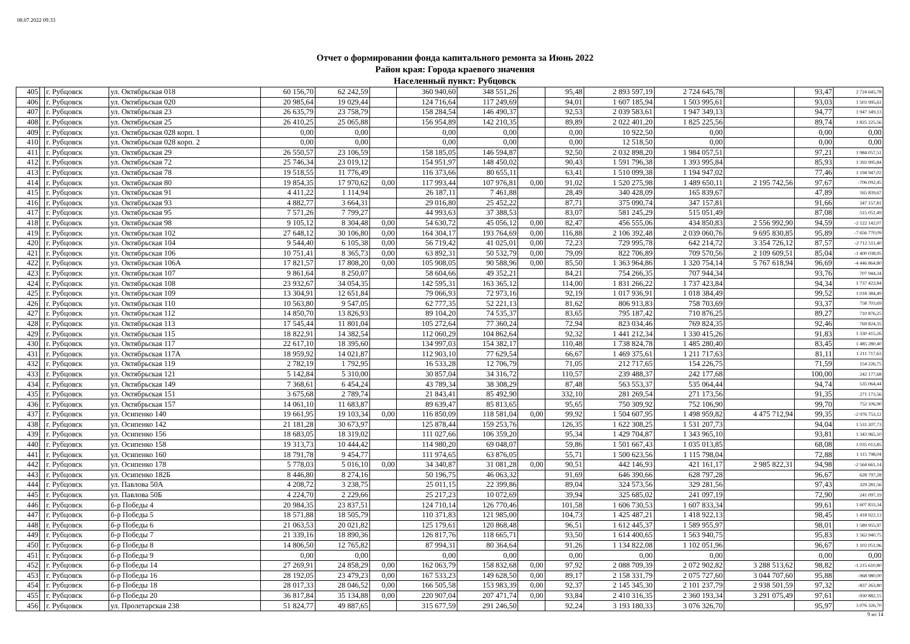08.07.2022 09:33
Отчет о формировании фонда капитального ремонта за Июнь 2022
Район края: Города краевого значения
Населенный пункт: Рубцовск
| 405 | | г. Рубцовск | ул. Октябрьская 018 | 60 156,70 | 62 242,59 | | 360 940,60 | 348 551,26 | | 95,48 | 2 893 597,19 | 2 724 645,78 | | 93,47 | 2 724 645,78 |
| 406 | | г. Рубцовск | ул. Октябрьская 020 | 20 985,64 | 19 029,44 | | 124 716,64 | 117 249,69 | | 94,01 | 1 607 185,94 | 1 503 995,61 | | 93,03 | 1 503 995,61 |
| 407 | | г. Рубцовск | ул. Октябрьская 23 | 26 635,79 | 23 758,79 | | 158 284,54 | 146 490,37 | | 92,53 | 2 039 583,61 | 1 947 349,13 | | 94,77 | 1 947 349,13 |
| 408 | | г. Рубцовск | ул. Октябрьская 25 | 26 410,25 | 25 065,88 | | 156 954,89 | 142 210,35 | | 89,89 | 2 022 401,20 | 1 825 225,56 | | 89,74 | 1 825 225,56 |
| 409 | | г. Рубцовск | ул. Октябрьская 028 корп. 1 | 0,00 | 0,00 | | 0,00 | 0,00 | | 0,00 | 10 922,50 | 0,00 | | 0,00 | 0,00 |
| 410 | | г. Рубцовск | ул. Октябрьская 028 корп. 2 | 0,00 | 0,00 | | 0,00 | 0,00 | | 0,00 | 12 518,50 | 0,00 | | 0,00 | 0,00 |
| 411 | | г. Рубцовск | ул. Октябрьская 29 | 26 550,57 | 23 106,59 | | 158 185,05 | 146 594,87 | | 92,50 | 2 032 898,20 | 1 984 057,51 | | 97,21 | 1 984 057,51 |
| 412 | | г. Рубцовск | ул. Октябрьская 72 | 25 746,34 | 23 019,12 | | 154 951,97 | 148 450,02 | | 90,43 | 1 591 796,38 | 1 393 995,84 | | 85,93 | 1 393 995,84 |
| 413 | | г. Рубцовск | ул. Октябрьская 78 | 19 518,55 | 11 776,49 | | 116 373,66 | 80 655,11 | | 63,41 | 1 510 099,38 | 1 194 947,02 | | 77,46 | 1 194 947,02 |
| 414 | | г. Рубцовск | ул. Октябрьская 80 | 19 854,35 | 17 970,62 | 0,00 | 117 993,44 | 107 976,81 | 0,00 | 91,02 | 1 520 275,98 | 1 489 650,11 | 2 195 742,56 | 97,67 | -706 092,45 |
| 415 | | г. Рубцовск | ул. Октябрьская 91 | 4 411,22 | 1 114,94 | | 26 187,11 | 7 461,88 | | 28,49 | 340 428,09 | 165 839,67 | | 47,89 | 165 839,67 |
| 416 | | г. Рубцовск | ул. Октябрьская 93 | 4 882,77 | 3 664,31 | | 29 016,80 | 25 452,22 | | 87,71 | 375 090,74 | 347 157,81 | | 91,66 | 347 157,81 |
| 417 | | г. Рубцовск | ул. Октябрьская 95 | 7 571,26 | 7 799,27 | | 44 993,63 | 37 388,53 | | 83,07 | 581 245,29 | 515 051,49 | | 87,08 | 515 051,49 |
| 418 | | г. Рубцовск | ул. Октябрьская 98 | 9 105,12 | 8 304,48 | 0,00 | 54 630,72 | 45 056,12 | 0,00 | 82,47 | 456 555,06 | 434 850,83 | 2 556 992,90 | 94,59 | -2 122 142,07 |
| 419 | | г. Рубцовск | ул. Октябрьская 102 | 27 648,12 | 30 106,80 | 0,00 | 164 304,17 | 193 764,69 | 0,00 | 116,88 | 2 106 392,48 | 2 039 060,76 | 9 695 830,85 | 95,89 | -7 656 770,09 |
| 420 | | г. Рубцовск | ул. Октябрьская 104 | 9 544,40 | 6 105,38 | 0,00 | 56 719,42 | 41 025,01 | 0,00 | 72,23 | 729 995,78 | 642 214,72 | 3 354 726,12 | 87,57 | -2 712 511,40 |
| 421 | | г. Рубцовск | ул. Октябрьская 106 | 10 751,41 | 8 365,73 | 0,00 | 63 892,31 | 50 532,79 | 0,00 | 79,09 | 822 706,89 | 709 570,56 | 2 109 609,51 | 85,04 | -1 400 038,95 |
| 422 | | г. Рубцовск | ул. Октябрьская 106А | 17 821,57 | 17 808,20 | 0,00 | 105 908,05 | 90 588,96 | 0,00 | 85,50 | 1 363 964,86 | 1 320 754,14 | 5 767 618,94 | 96,69 | -4 446 864,80 |
| 423 | | г. Рубцовск | ул. Октябрьская 107 | 9 861,64 | 8 250,07 | | 58 604,66 | 49 352,21 | | 84,21 | 754 266,35 | 707 944,34 | | 93,76 | 707 944,34 |
| 424 | | г. Рубцовск | ул. Октябрьская 108 | 23 932,67 | 34 054,35 | | 142 595,31 | 163 365,12 | | 114,00 | 1 831 266,22 | 1 737 423,84 | | 94,34 | 1 737 423,84 |
| 425 | | г. Рубцовск | ул. Октябрьская 109 | 13 304,91 | 12 651,84 | | 79 066,93 | 72 973,16 | | 92,19 | 1 017 936,91 | 1 018 384,49 | | 99,52 | 1 018 384,49 |
| 426 | | г. Рубцовск | ул. Октябрьская 110 | 10 563,80 | 9 547,05 | | 62 777,35 | 52 221,13 | | 81,62 | 806 913,83 | 758 703,69 | | 93,37 | 758 703,69 |
| 427 | | г. Рубцовск | ул. Октябрьская 112 | 14 850,70 | 13 826,93 | | 89 104,20 | 74 535,37 | | 83,65 | 795 187,42 | 710 876,25 | | 89,27 | 710 876,25 |
| 428 | | г. Рубцовск | ул. Октябрьская 113 | 17 545,44 | 11 801,04 | | 105 272,64 | 77 360,24 | | 72,94 | 823 034,46 | 769 824,35 | | 92,46 | 769 824,35 |
| 429 | | г. Рубцовск | ул. Октябрьская 115 | 18 822,91 | 14 382,54 | | 112 060,29 | 104 862,64 | | 92,32 | 1 441 212,34 | 1 330 415,26 | | 91,83 | 1 330 415,26 |
| 430 | | г. Рубцовск | ул. Октябрьская 117 | 22 617,10 | 18 395,60 | | 134 997,03 | 154 382,17 | | 110,48 | 1 738 824,78 | 1 485 280,40 | | 83,45 | 1 485 280,40 |
| 431 | | г. Рубцовск | ул. Октябрьская 117А | 18 959,92 | 14 021,87 | | 112 903,10 | 77 629,54 | | 66,67 | 1 469 375,61 | 1 211 717,63 | | 81,11 | 1 211 717,63 |
| 432 | | г. Рубцовск | ул. Октябрьская 119 | 2 782,19 | 1 792,95 | | 16 533,28 | 12 706,79 | | 71,05 | 212 717,65 | 154 226,75 | | 71,59 | 154 226,75 |
| 433 | | г. Рубцовск | ул. Октябрьская 121 | 5 142,84 | 5 310,00 | | 30 857,04 | 34 316,72 | | 110,57 | 239 488,37 | 242 177,68 | | 100,00 | 242 177,68 |
| 434 | | г. Рубцовск | ул. Октябрьская 149 | 7 368,61 | 6 454,24 | | 43 789,34 | 38 308,29 | | 87,48 | 563 553,37 | 535 064,44 | | 94,74 | 535 064,44 |
| 435 | | г. Рубцовск | ул. Октябрьская 151 | 3 675,68 | 2 789,74 | | 21 843,41 | 85 492,90 | | 332,10 | 281 269,54 | 271 173,56 | | 91,35 | 271 173,56 |
| 436 | | г. Рубцовск | ул. Октябрьская 157 | 14 061,10 | 11 683,87 | | 89 639,47 | 85 813,65 | | 95,65 | 750 309,92 | 752 106,90 | | 99,70 | 752 106,90 |
| 437 | | г. Рубцовск | ул. Осипенко 140 | 19 661,95 | 19 103,34 | 0,00 | 116 850,09 | 118 581,04 | 0,00 | 99,92 | 1 504 607,95 | 1 498 959,82 | 4 475 712,94 | 99,35 | -2 976 753,12 |
| 438 | | г. Рубцовск | ул. Осипенко 142 | 21 181,28 | 30 673,97 | | 125 878,44 | 159 253,76 | | 126,35 | 1 622 308,25 | 1 531 207,73 | | 94,04 | 1 531 207,73 |
| 439 | | г. Рубцовск | ул. Осипенко 156 | 18 683,05 | 18 319,02 | | 111 027,66 | 106 359,20 | | 95,34 | 1 429 704,87 | 1 343 965,10 | | 93,81 | 1 343 965,10 |
| 440 | | г. Рубцовск | ул. Осипенко 158 | 19 313,73 | 10 444,42 | | 114 980,20 | 69 048,07 | | 59,86 | 1 501 667,43 | 1 035 013,85 | | 68,08 | 1 035 013,85 |
| 441 | | г. Рубцовск | ул. Осипенко 160 | 18 791,78 | 9 454,77 | | 111 974,65 | 63 876,05 | | 55,71 | 1 500 623,56 | 1 115 798,04 | | 72,88 | 1 115 798,04 |
| 442 | | г. Рубцовск | ул. Осипенко 178 | 5 778,03 | 5 016,10 | 0,00 | 34 340,87 | 31 081,28 | 0,00 | 90,51 | 442 146,93 | 421 161,17 | 2 985 822,31 | 94,98 | -2 564 661,14 |
| 443 | | г. Рубцовск | ул. Осипенко 182Б | 8 446,80 | 8 274,16 | | 50 196,75 | 46 063,32 | | 91,69 | 646 390,66 | 628 797,28 | | 96,67 | 628 797,28 |
| 444 | | г. Рубцовск | ул. Павлова 50А | 4 208,72 | 3 238,75 | | 25 011,15 | 22 399,86 | | 89,04 | 324 573,56 | 329 281,56 | | 97,43 | 329 281,56 |
| 445 | | г. Рубцовск | ул. Павлова 50Б | 4 224,70 | 2 229,66 | | 25 217,23 | 10 072,69 | | 39,94 | 325 685,02 | 241 097,19 | | 72,90 | 241 097,19 |
| 446 | | г. Рубцовск | б-р Победы 4 | 20 984,35 | 23 837,51 | | 124 710,14 | 126 770,46 | | 101,58 | 1 606 730,53 | 1 607 833,34 | | 99,61 | 1 607 833,34 |
| 447 | | г. Рубцовск | б-р Победы 5 | 18 571,88 | 18 505,79 | | 110 371,83 | 121 985,00 | | 104,73 | 1 425 487,21 | 1 418 922,13 | | 98,45 | 1 418 922,13 |
| 448 | | г. Рубцовск | б-р Победы 6 | 21 063,53 | 20 021,82 | | 125 179,61 | 120 868,48 | | 96,51 | 1 612 445,37 | 1 589 955,97 | | 98,01 | 1 589 955,97 |
| 449 | | г. Рубцовск | б-р Победы 7 | 21 339,16 | 18 890,36 | | 126 817,76 | 118 665,71 | | 93,50 | 1 614 400,65 | 1 563 940,75 | | 95,83 | 1 563 940,75 |
| 450 | | г. Рубцовск | б-р Победы 8 | 14 806,50 | 12 765,82 | | 87 994,31 | 80 364,64 | | 91,26 | 1 134 822,08 | 1 102 051,96 | | 96,67 | 1 102 051,96 |
| 451 | | г. Рубцовск | б-р Победы 9 | 0,00 | 0,00 | | 0,00 | 0,00 | | 0,00 | 0,00 | 0,00 | | 0,00 | 0,00 |
| 452 | | г. Рубцовск | б-р Победы 14 | 27 269,91 | 24 858,29 | 0,00 | 162 063,79 | 158 832,68 | 0,00 | 97,92 | 2 088 709,39 | 2 072 902,82 | 3 288 513,62 | 98,82 | -1 215 610,80 |
| 453 | | г. Рубцовск | б-р Победы 16 | 28 192,05 | 23 479,23 | 0,00 | 167 533,23 | 149 628,50 | 0,00 | 89,17 | 2 158 331,79 | 2 075 727,60 | 3 044 707,60 | 95,88 | -968 980,00 |
| 454 | | г. Рубцовск | б-р Победы 18 | 28 017,33 | 28 046,52 | 0,00 | 166 505,58 | 153 983,39 | 0,00 | 92,37 | 2 145 345,30 | 2 101 237,79 | 2 938 501,59 | 97,32 | -837 263,80 |
| 455 | | г. Рубцовск | б-р Победы 20 | 36 817,84 | 35 134,88 | 0,00 | 220 907,04 | 207 471,74 | 0,00 | 93,84 | 2 410 316,35 | 2 360 193,34 | 3 291 075,49 | 97,61 | -930 882,15 |
| 456 | | г. Рубцовск | ул. Пролетарская 238 | 51 824,77 | 49 887,65 | | 315 677,59 | 291 246,50 | | 92,24 | 3 193 180,33 | 3 076 326,70 | | 95,97 | 3 076 326,70 |
9 из 14